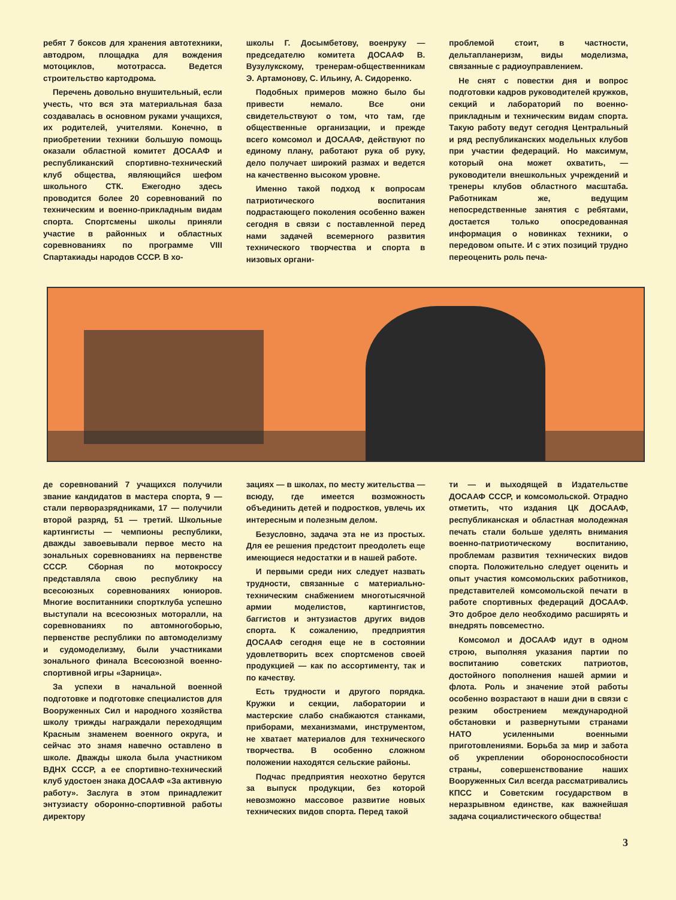ребят 7 боксов для хранения автотехники, автодром, площадка для вождения мотоциклов, мототрасса. Ведется строительство картодрома.
Перечень довольно внушительный, если учесть, что вся эта материальная база создавалась в основном руками учащихся, их родителей, учителями. Конечно, в приобретении техники большую помощь оказали областной комитет ДОСААФ и республиканский спортивно-технический клуб общества, являющийся шефом школьного СТК. Ежегодно здесь проводится более 20 соревнований по техническим и военно-прикладным видам спорта. Спортсмены школы приняли участие в районных и областных соревнованиях по программе VIII Спартакиады народов СССР. В хо-
школы Г. Досымбетову, военруку — председателю комитета ДОСААФ В. Вузулукскому, тренерам-общественникам Э. Артамонову, С. Ильину, А. Сидоренко.
Подобных примеров можно было бы привести немало. Все они свидетельствуют о том, что там, где общественные организации, и прежде всего комсомол и ДОСААФ, действуют по единому плану, работают рука об руку, дело получает широкий размах и ведется на качественно высоком уровне.
Именно такой подход к вопросам патриотического воспитания подрастающего поколения особенно важен сегодня в связи с поставленной перед нами задачей всемерного развития технического творчества и спорта в низовых органи-
проблемой стоит, в частности, дельтапланеризм, виды моделизма, связанные с радиоуправлением.
Не снят с повестки дня и вопрос подготовки кадров руководителей кружков, секций и лабораторий по военно-прикладным и техническим видам спорта. Такую работу ведут сегодня Центральный и ряд республиканских модельных клубов при участии федераций. Но максимум, который она может охватить, — руководители внешкольных учреждений и тренеры клубов областного масштаба. Работникам же, ведущим непосредственные занятия с ребятами, достается только опосредованная информация о новинках техники, о передовом опыте. И с этих позиций трудно переоценить роль печа-
де соревнований 7 учащихся получили звание кандидатов в мастера спорта, 9 — стали перворазрядниками, 17 — получили второй разряд, 51 — третий. Школьные картингисты — чемпионы республики, дважды завоевывали первое место на зональных соревнованиях на первенстве СССР. Сборная по мотокроссу представляла свою республику на всесоюзных соревнованиях юниоров. Многие воспитанники спортклуба успешно выступали на всесоюзных моторалли, на соревнованиях по автомногоборью, первенстве республики по автомоделизму и судомоделизму, были участниками зонального финала Всесоюзной военно-спортивной игры «Зарница».
За успехи в начальной военной подготовке и подготовке специалистов для Вооруженных Сил и народного хозяйства школу трижды награждали переходящим Красным знаменем военного округа, и сейчас это знамя навечно оставлено в школе. Дважды школа была участником ВДНХ СССР, а ее спортивно-технический клуб удостоен знака ДОСААФ «За активную работу». Заслуга в этом принадлежит энтузиасту оборонно-спортивной работы директору
зациях — в школах, по месту жительства — всюду, где имеется возможность объединить детей и подростков, увлечь их интересным и полезным делом.
Безусловно, задача эта не из простых. Для ее решения предстоит преодолеть еще имеющиеся недостатки и в нашей работе.
И первыми среди них следует назвать трудности, связанные с материально-техническим снабжением многотысячной армии моделистов, картингистов, баггистов и энтузиастов других видов спорта. К сожалению, предприятия ДОСААФ сегодня еще не в состоянии удовлетворить всех спортсменов своей продукцией — как по ассортименту, так и по качеству.
Есть трудности и другого порядка. Кружки и секции, лаборатории и мастерские слабо снабжаются станками, приборами, механизмами, инструментом, не хватает материалов для технического творчества. В особенно сложном положении находятся сельские районы.
Подчас предприятия неохотно берутся за выпуск продукции, без которой невозможно массовое развитие новых технических видов спорта. Перед такой
ти — и выходящей в Издательстве ДОСААФ СССР, и комсомольской. Отрадно отметить, что издания ЦК ДОСААФ, республиканская и областная молодежная печать стали больше уделять внимания военно-патриотическому воспитанию, проблемам развития технических видов спорта. Положительно следует оценить и опыт участия комсомольских работников, представителей комсомольской печати в работе спортивных федераций ДОСААФ. Это доброе дело необходимо расширять и внедрять повсеместно.
Комсомол и ДОСААФ идут в одном строю, выполняя указания партии по воспитанию советских патриотов, достойного пополнения нашей армии и флота. Роль и значение этой работы особенно возрастают в наши дни в связи с резким обострением международной обстановки и развернутыми странами НАТО усиленными военными приготовлениями. Борьба за мир и забота об укреплении обороноспособности страны, совершенствование наших Вооруженных Сил всегда рассматривались КПСС и Советским государством в неразрывном единстве, как важнейшая задача социалистического общества!
3